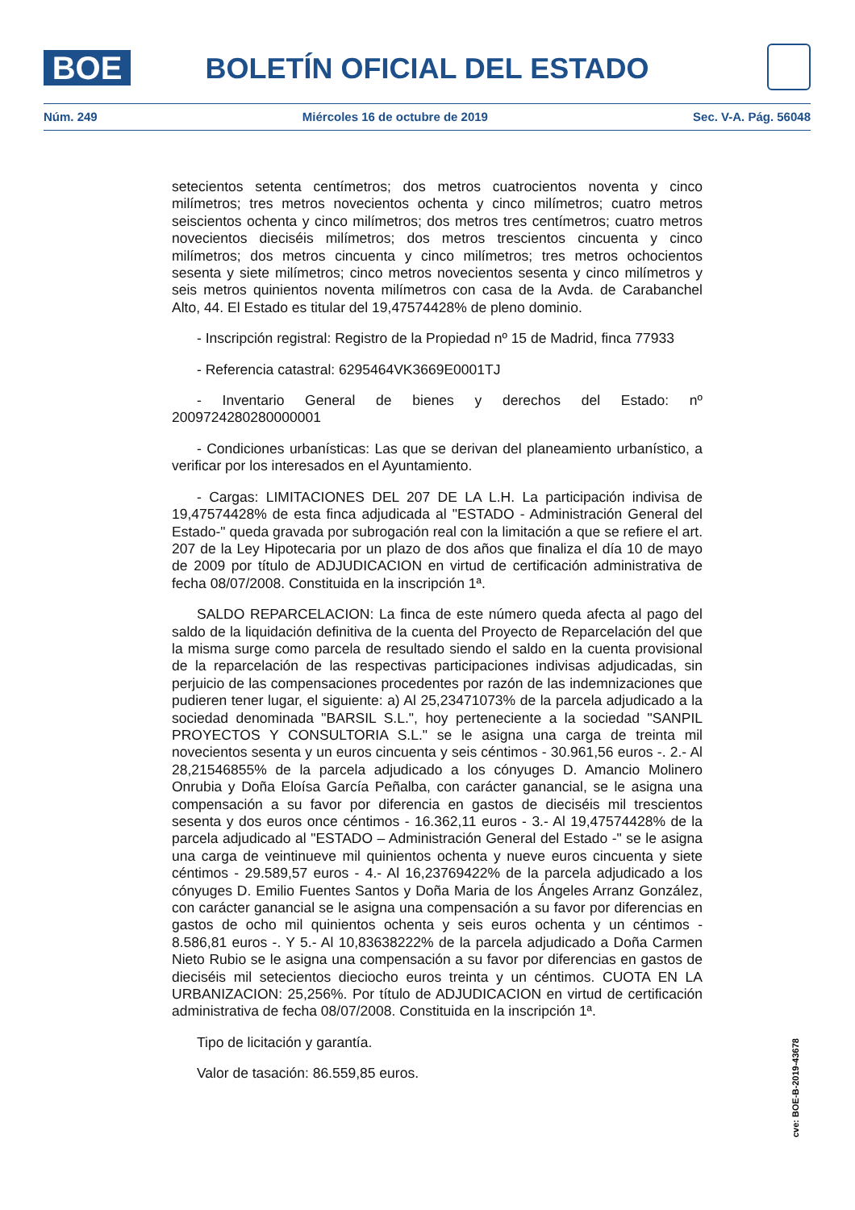BOE
BOLETÍN OFICIAL DEL ESTADO
Núm. 249 Miércoles 16 de octubre de 2019 Sec. V-A. Pág. 56048
setecientos setenta centímetros; dos metros cuatrocientos noventa y cinco milímetros; tres metros novecientos ochenta y cinco milímetros; cuatro metros seiscientos ochenta y cinco milímetros; dos metros tres centímetros; cuatro metros novecientos dieciséis milímetros; dos metros trescientos cincuenta y cinco milímetros; dos metros cincuenta y cinco milímetros; tres metros ochocientos sesenta y siete milímetros; cinco metros novecientos sesenta y cinco milímetros y seis metros quinientos noventa milímetros con casa de la Avda. de Carabanchel Alto, 44. El Estado es titular del 19,47574428% de pleno dominio.
- Inscripción registral: Registro de la Propiedad nº 15 de Madrid, finca 77933
- Referencia catastral: 6295464VK3669E0001TJ
- Inventario General de bienes y derechos del Estado: nº 2009724280280000001
- Condiciones urbanísticas: Las que se derivan del planeamiento urbanístico, a verificar por los interesados en el Ayuntamiento.
- Cargas: LIMITACIONES DEL 207 DE LA L.H. La participación indivisa de 19,47574428% de esta finca adjudicada al "ESTADO - Administración General del Estado-" queda gravada por subrogación real con la limitación a que se refiere el art. 207 de la Ley Hipotecaria por un plazo de dos años que finaliza el día 10 de mayo de 2009 por título de ADJUDICACION en virtud de certificación administrativa de fecha 08/07/2008. Constituida en la inscripción 1ª.
SALDO REPARCELACION: La finca de este número queda afecta al pago del saldo de la liquidación definitiva de la cuenta del Proyecto de Reparcelación del que la misma surge como parcela de resultado siendo el saldo en la cuenta provisional de la reparcelación de las respectivas participaciones indivisas adjudicadas, sin perjuicio de las compensaciones procedentes por razón de las indemnizaciones que pudieren tener lugar, el siguiente: a) Al 25,23471073% de la parcela adjudicado a la sociedad denominada "BARSIL S.L.", hoy perteneciente a la sociedad "SANPIL PROYECTOS Y CONSULTORIA S.L." se le asigna una carga de treinta mil novecientos sesenta y un euros cincuenta y seis céntimos - 30.961,56 euros -. 2.- Al 28,21546855% de la parcela adjudicado a los cónyuges D. Amancio Molinero Onrubia y Doña Eloísa García Peñalba, con carácter ganancial, se le asigna una compensación a su favor por diferencia en gastos de dieciséis mil trescientos sesenta y dos euros once céntimos - 16.362,11 euros - 3.- Al 19,47574428% de la parcela adjudicado al "ESTADO – Administración General del Estado -" se le asigna una carga de veintinueve mil quinientos ochenta y nueve euros cincuenta y siete céntimos - 29.589,57 euros - 4.- Al 16,23769422% de la parcela adjudicado a los cónyuges D. Emilio Fuentes Santos y Doña Maria de los Ángeles Arranz González, con carácter ganancial se le asigna una compensación a su favor por diferencias en gastos de ocho mil quinientos ochenta y seis euros ochenta y un céntimos - 8.586,81 euros -. Y 5.- Al 10,83638222% de la parcela adjudicado a Doña Carmen Nieto Rubio se le asigna una compensación a su favor por diferencias en gastos de dieciséis mil setecientos dieciocho euros treinta y un céntimos. CUOTA EN LA URBANIZACION: 25,256%. Por título de ADJUDICACION en virtud de certificación administrativa de fecha 08/07/2008. Constituida en la inscripción 1ª.
Tipo de licitación y garantía.
Valor de tasación: 86.559,85 euros.
cve: BOE-B-2019-43678